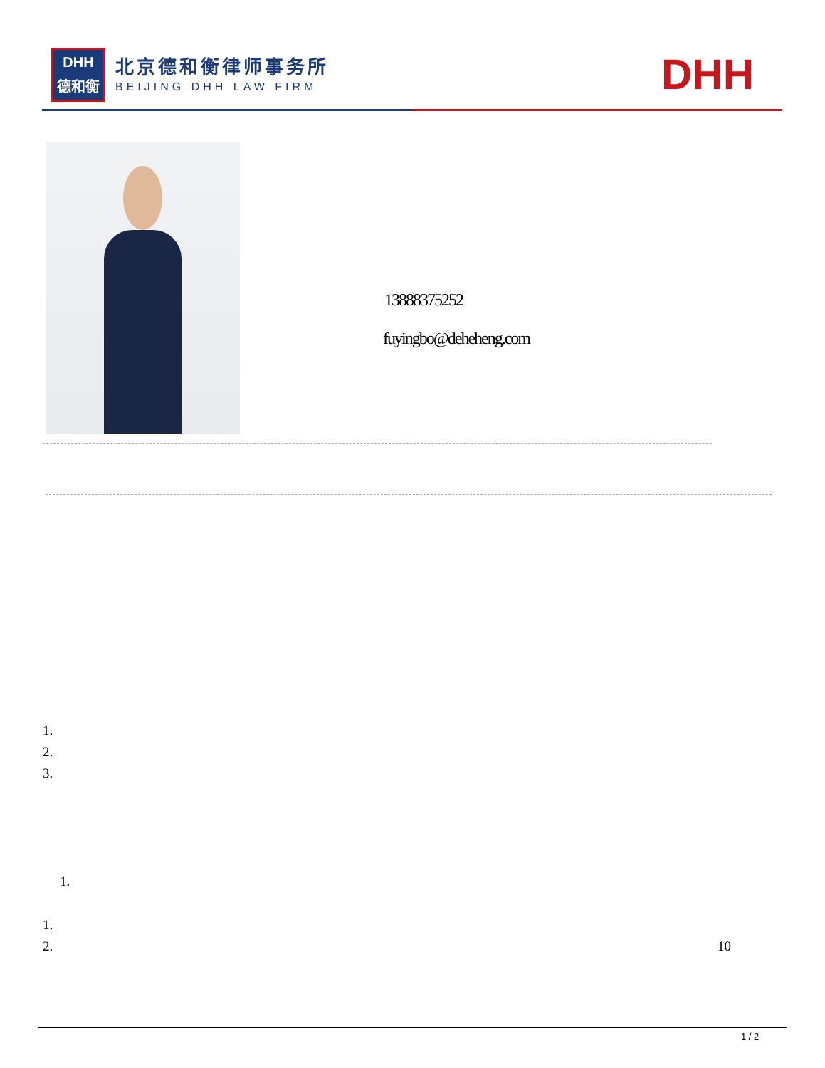DHH
德和衡
北京德和衡律师事务所
BEIJING DHH LAW FIRM DHH
13888375252
fuyingbo@deheheng.com
1.
2.
3.
1.
1.
2. 10
1 / 2